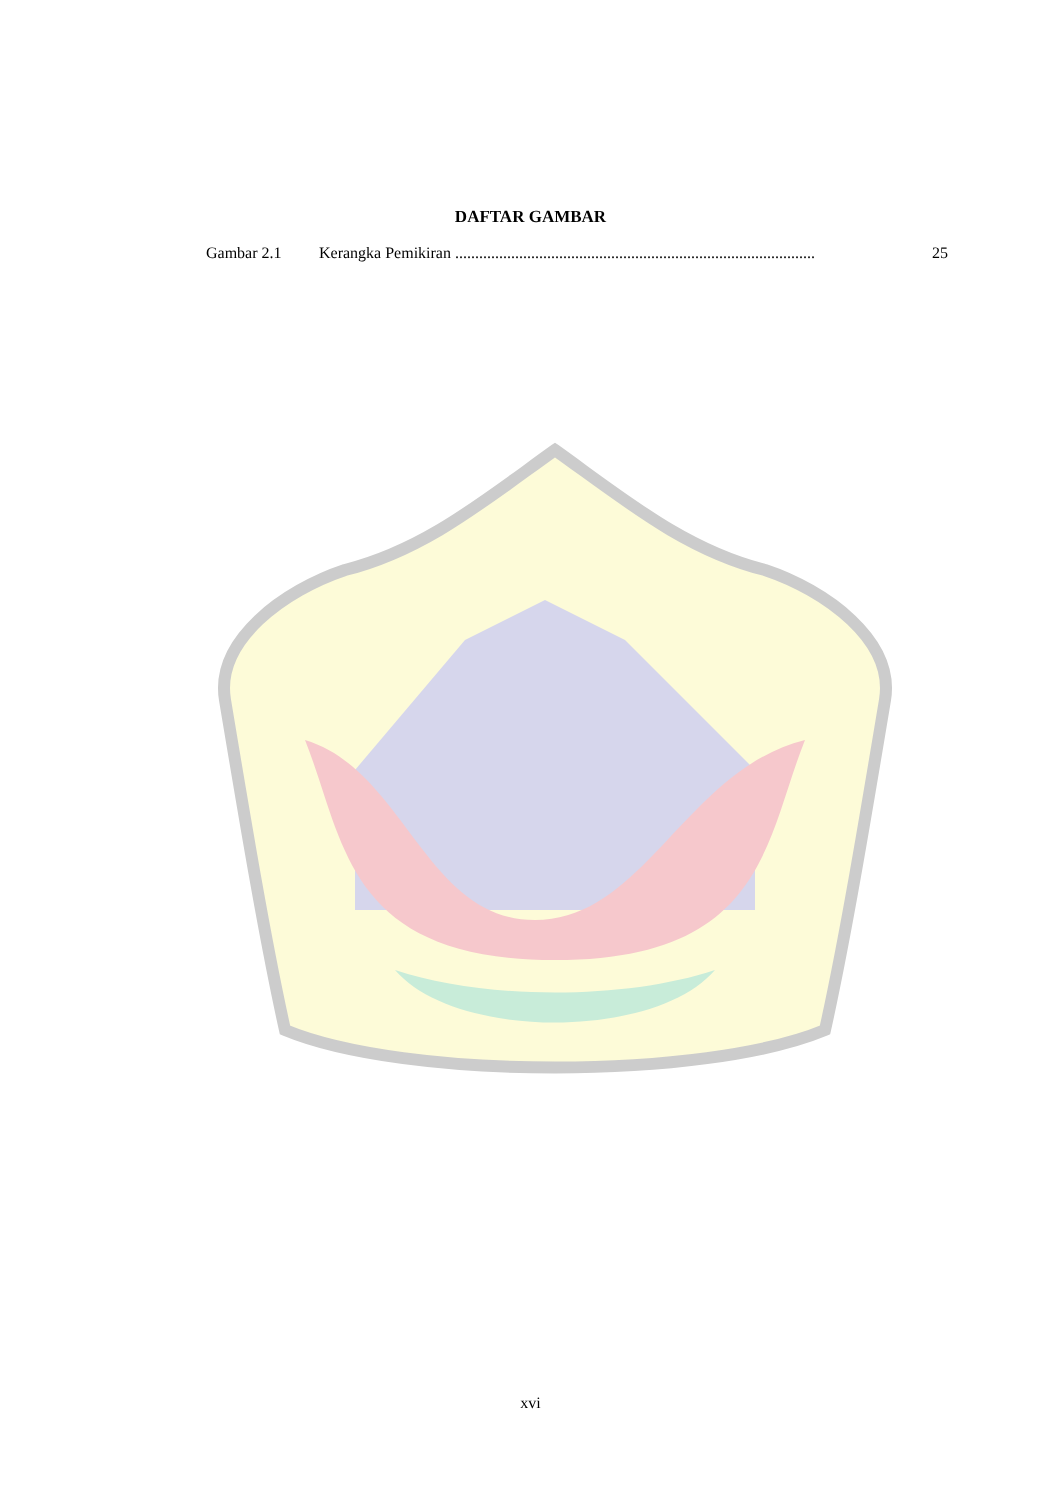DAFTAR GAMBAR
Gambar 2.1 Kerangka Pemikiran .......................................................................................... 25
xvi